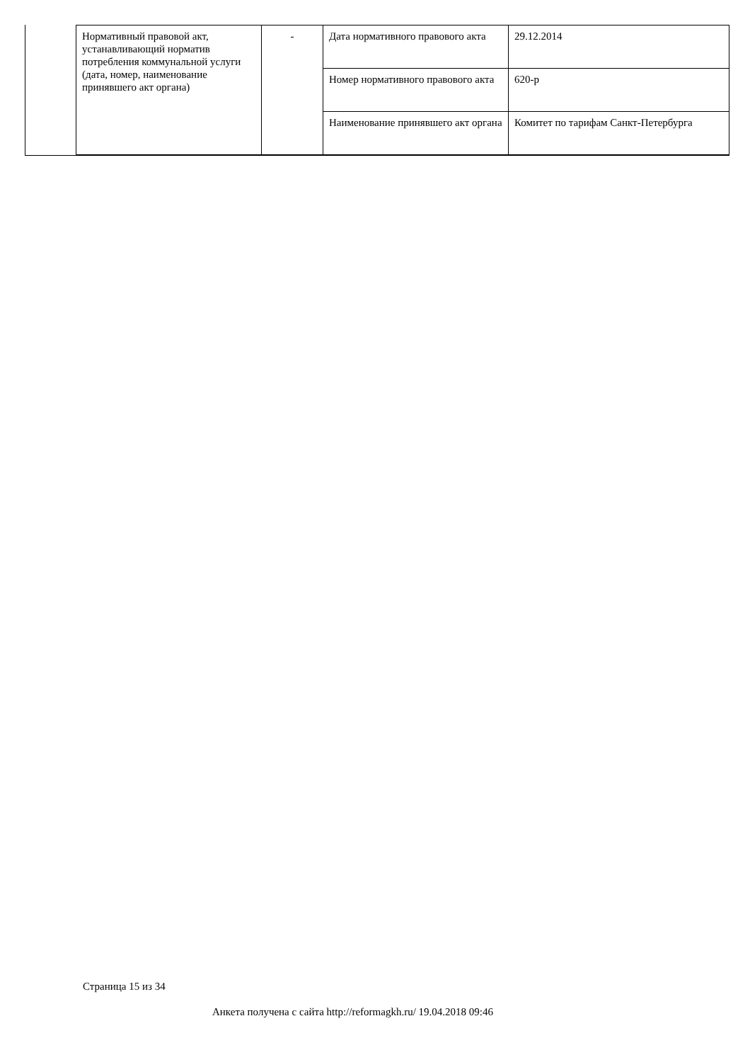| Нормативный правовой акт, устанавливающий норматив потребления коммунальной услуги (дата, номер, наименование принявшего акт органа) | - | Дата нормативного правового акта | 29.12.2014 |
| | | Номер нормативного правового акта | 620-р |
| | | Наименование принявшего акт органа | Комитет по тарифам Санкт-Петербурга |
Страница 15 из 34
Анкета получена с сайта http://reformagkh.ru/ 19.04.2018 09:46